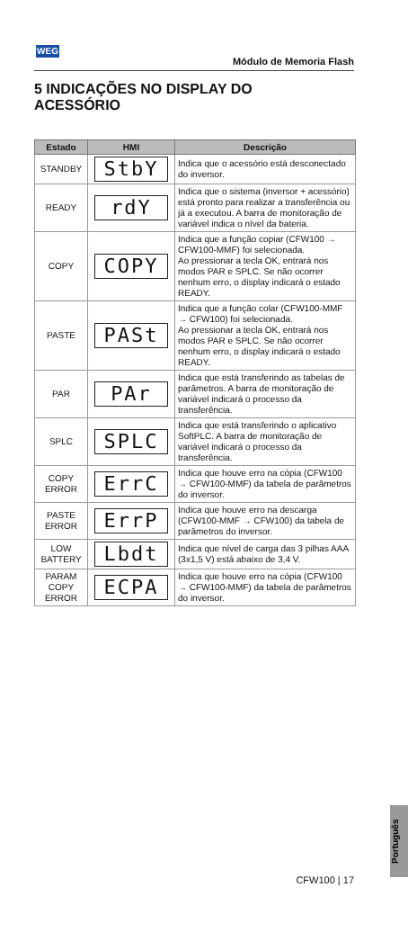WEG
Módulo de Memoria Flash
5 INDICAÇÕES NO DISPLAY DO ACESSÓRIO
| Estado | HMI | Descrição |
| --- | --- | --- |
| STANDBY | StbY | Indica que o acessório está desconectado do inversor. |
| READY | rdY | Indica que o sistema (inversor + acessório) está pronto para realizar a transferência ou já a executou. A barra de monitoração de variável indica o nível da bateria. |
| COPY | COPY | Indica que a função copiar (CFW100 → CFW100-MMF) foi selecionada. Ao pressionar a tecla OK, entrará nos modos PAR e SPLC. Se não ocorrer nenhum erro, o display indicará o estado READY. |
| PASTE | PASt | Indica que a função colar (CFW100-MMF → CFW100) foi selecionada. Ao pressionar a tecla OK, entrará nos modos PAR e SPLC. Se não ocorrer nenhum erro, o display indicará o estado READY. |
| PAR | PAr | Indica que está transferindo as tabelas de parâmetros. A barra de monitoração de variável indicará o processo da transferência. |
| SPLC | SPLC | Indica que está transferindo o aplicativo SoftPLC. A barra de monitoração de variável indicará o processo da transferência. |
| COPY ERROR | ErrC | Indica que houve erro na cópia (CFW100 → CFW100-MMF) da tabela de parâmetros do inversor. |
| PASTE ERROR | ErrP | Indica que houve erro na descarga (CFW100-MMF → CFW100) da tabela de parâmetros do inversor. |
| LOW BATTERY | Lbdt | Indica que nível de carga das 3 pilhas AAA (3x1,5 V) está abaixo de 3,4 V. |
| PARAM COPY ERROR | ECPA | Indica que houve erro na cópia (CFW100 → CFW100-MMF) da tabela de parâmetros do inversor. |
Português
CFW100 | 17